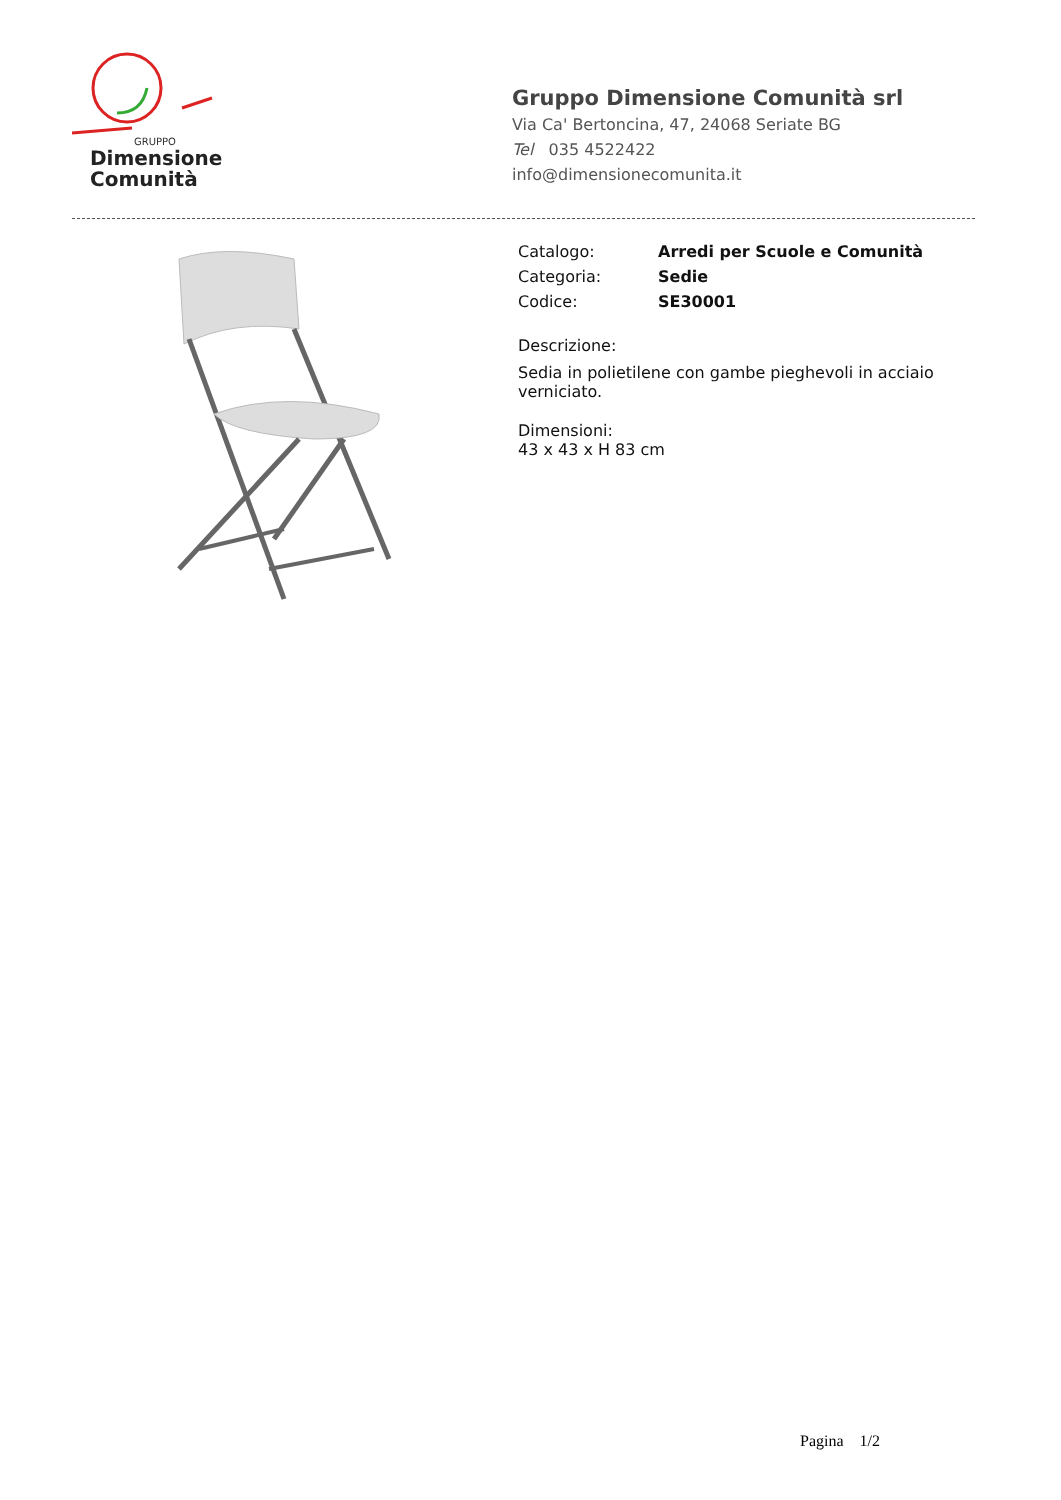GRUPPO
Dimensione
Comunità
Gruppo Dimensione Comunità srl
Via Ca' Bertoncina, 47, 24068 Seriate BG
Tel 035 4522422
info@dimensionecomunita.it
| Catalogo: | Arredi per Scuole e Comunità |
| Categoria: | Sedie |
| Codice: | SE30001 |
Descrizione:
Sedia in polietilene con gambe pieghevoli in acciaio
verniciato.
Dimensioni:
43 x 43 x H 83 cm
Pagina 1/2